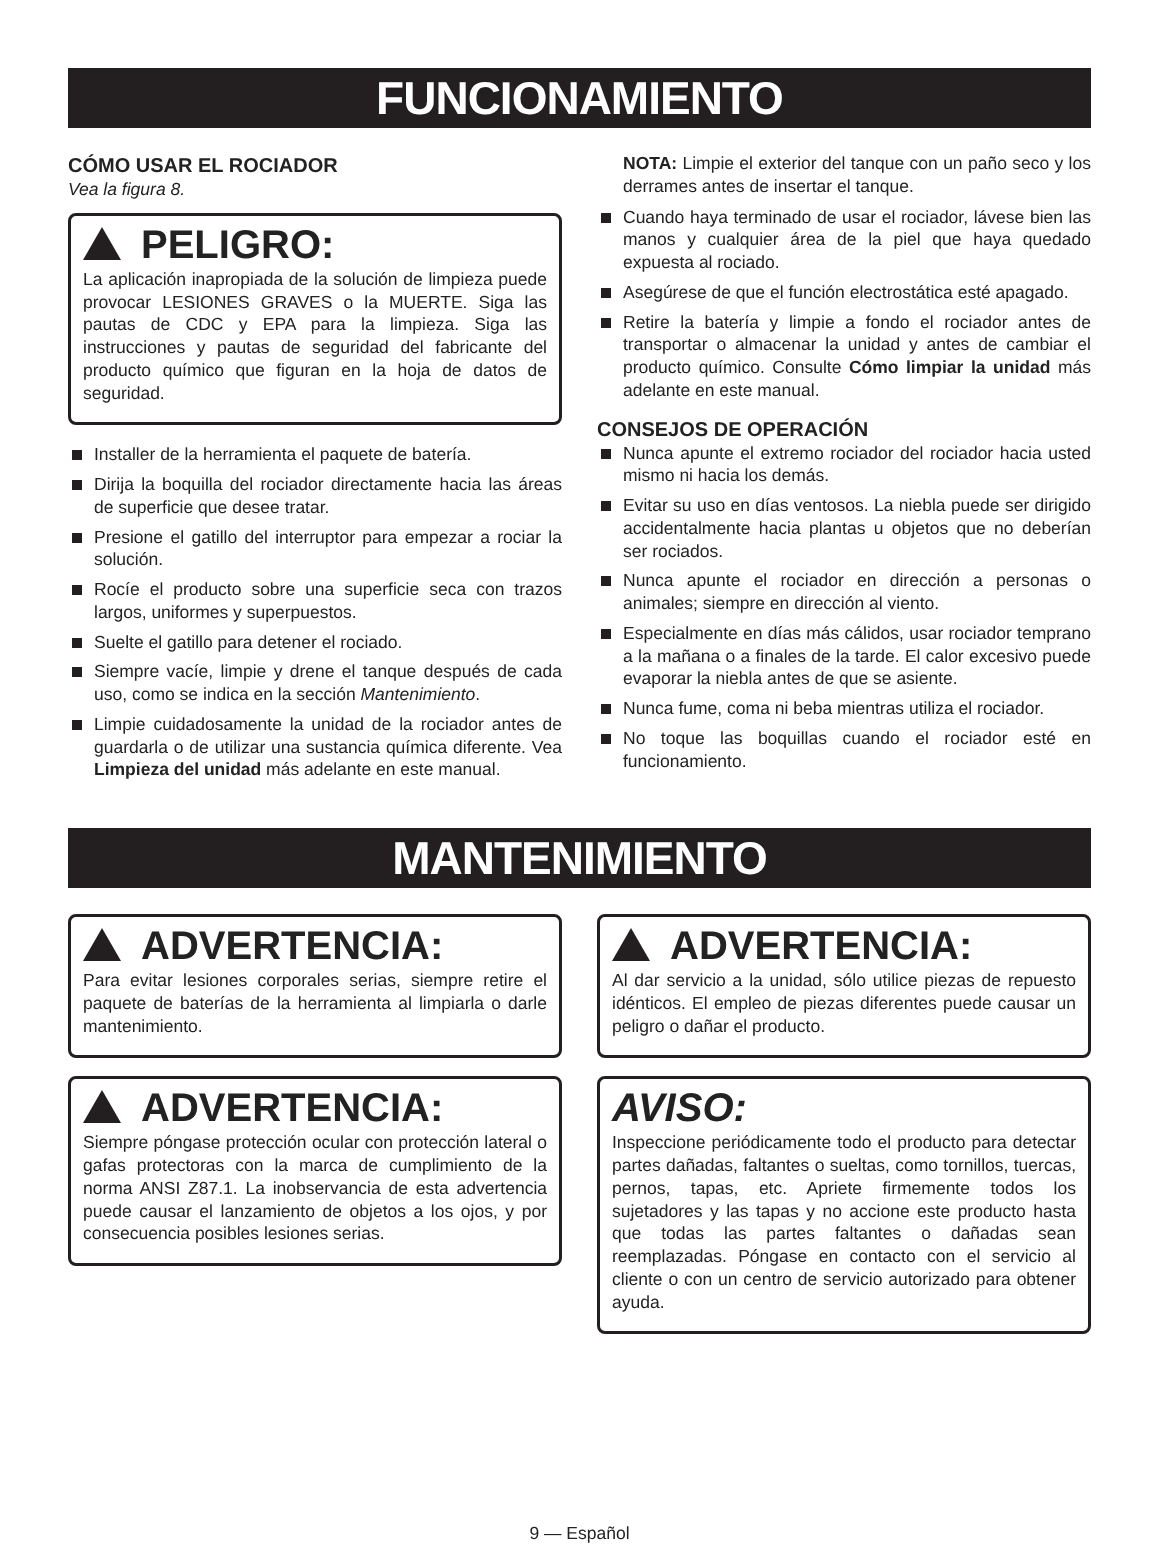FUNCIONAMIENTO
CÓMO USAR EL ROCIADOR
Vea la figura 8.
PELIGRO:
La aplicación inapropiada de la solución de limpieza puede provocar LESIONES GRAVES o la MUERTE. Siga las pautas de CDC y EPA para la limpieza. Siga las instrucciones y pautas de seguridad del fabricante del producto químico que figuran en la hoja de datos de seguridad.
Installer de la herramienta el paquete de batería.
Dirija la boquilla del rociador directamente hacia las áreas de superficie que desee tratar.
Presione el gatillo del interruptor para empezar a rociar la solución.
Rocíe el producto sobre una superficie seca con trazos largos, uniformes y superpuestos.
Suelte el gatillo para detener el rociado.
Siempre vacíe, limpie y drene el tanque después de cada uso, como se indica en la sección Mantenimiento.
Limpie cuidadosamente la unidad de la rociador antes de guardarla o de utilizar una sustancia química diferente. Vea Limpieza del unidad más adelante en este manual.
NOTA: Limpie el exterior del tanque con un paño seco y los derrames antes de insertar el tanque.
Cuando haya terminado de usar el rociador, lávese bien las manos y cualquier área de la piel que haya quedado expuesta al rociado.
Asegúrese de que el función electrostática esté apagado.
Retire la batería y limpie a fondo el rociador antes de transportar o almacenar la unidad y antes de cambiar el producto químico. Consulte Cómo limpiar la unidad más adelante en este manual.
CONSEJOS DE OPERACIÓN
Nunca apunte el extremo rociador del rociador hacia usted mismo ni hacia los demás.
Evitar su uso en días ventosos. La niebla puede ser dirigido accidentalmente hacia plantas u objetos que no deberían ser rociados.
Nunca apunte el rociador en dirección a personas o animales; siempre en dirección al viento.
Especialmente en días más cálidos, usar rociador temprano a la mañana o a finales de la tarde. El calor excesivo puede evaporar la niebla antes de que se asiente.
Nunca fume, coma ni beba mientras utiliza el rociador.
No toque las boquillas cuando el rociador esté en funcionamiento.
MANTENIMIENTO
ADVERTENCIA:
Para evitar lesiones corporales serias, siempre retire el paquete de baterías de la herramienta al limpiarla o darle mantenimiento.
ADVERTENCIA:
Siempre póngase protección ocular con protección lateral o gafas protectoras con la marca de cumplimiento de la norma ANSI Z87.1. La inobservancia de esta advertencia puede causar el lanzamiento de objetos a los ojos, y por consecuencia posibles lesiones serias.
ADVERTENCIA:
Al dar servicio a la unidad, sólo utilice piezas de repuesto idénticos. El empleo de piezas diferentes puede causar un peligro o dañar el producto.
AVISO:
Inspeccione periódicamente todo el producto para detectar partes dañadas, faltantes o sueltas, como tornillos, tuercas, pernos, tapas, etc. Apriete firmemente todos los sujetadores y las tapas y no accione este producto hasta que todas las partes faltantes o dañadas sean reemplazadas. Póngase en contacto con el servicio al cliente o con un centro de servicio autorizado para obtener ayuda.
9 — Español